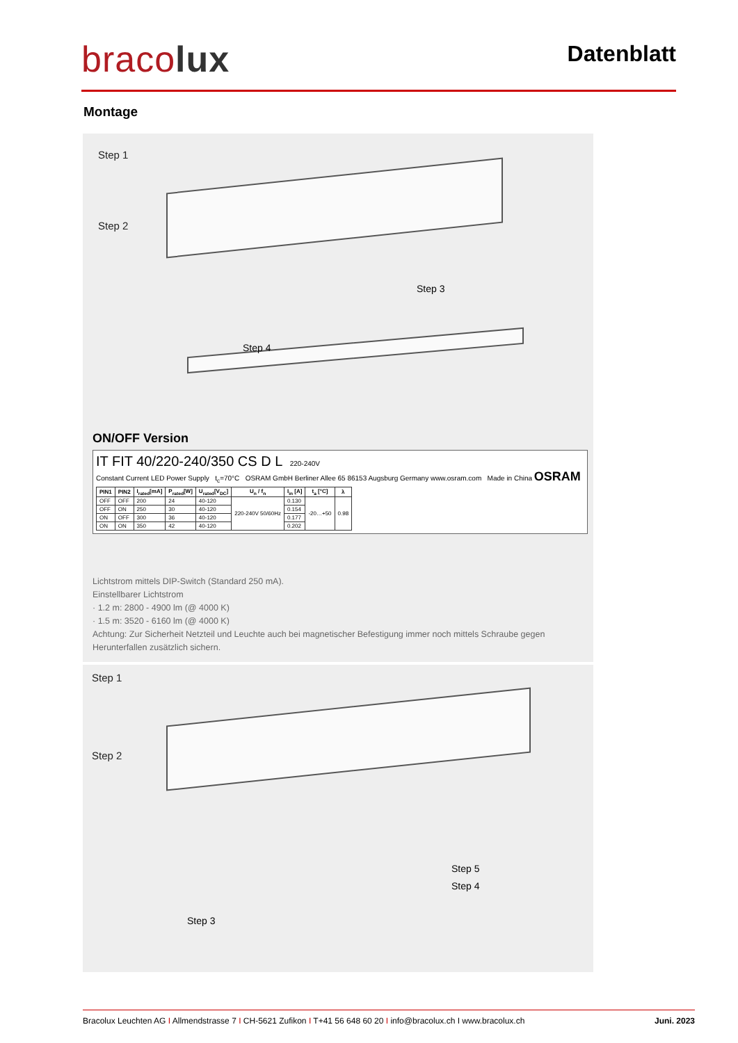bracolux
Datenblatt
Montage
Step 1
Step 2
Step 3
Step 4
ON/OFF Version
IT FIT 40/220-240/350 CS D L 220-240V
Constant Current LED Power Supply t<sub>c</sub>=70°C OSRAM GmbH Berliner Allee 65 86153 Augsburg Germany www.osram.com Made in China OSRAM
| PIN1 | PIN2 | I<sub>rated</sub>[mA] | P<sub>rated</sub>[W] | U<sub>rated</sub>[V<sub>DC</sub>] | U<sub>n</sub> / f<sub>n</sub> | I<sub>in</sub> [A] | t<sub>a</sub> [°C] | λ |
| --- | --- | --- | --- | --- | --- | --- | --- | --- |
| OFF | OFF | 200 | 24 | 40-120 | 220-240V 50/60Hz | 0.130 | -20…+50 | 0.98 |
| OFF | ON | 250 | 30 | 40-120 | | 0.154 | | |
| ON | OFF | 300 | 36 | 40-120 | | 0.177 | | |
| ON | ON | 350 | 42 | 40-120 | | 0.202 | | |
Lichtstrom mittels DIP-Switch (Standard 250 mA).
Einstellbarer Lichtstrom
· 1.2 m: 2800 - 4900 lm (@ 4000 K)
· 1.5 m: 3520 - 6160 lm (@ 4000 K)
Achtung: Zur Sicherheit Netzteil und Leuchte auch bei magnetischer Befestigung immer noch mittels Schraube gegen Herunterfallen zusätzlich sichern.
Step 1
Step 2
Step 5
Step 4
Step 3
Bracolux Leuchten AG I Allmendstrasse 7 I CH-5621 Zufikon I T+41 56 648 60 20 I info@bracolux.ch I www.bracolux.ch Juni. 2023